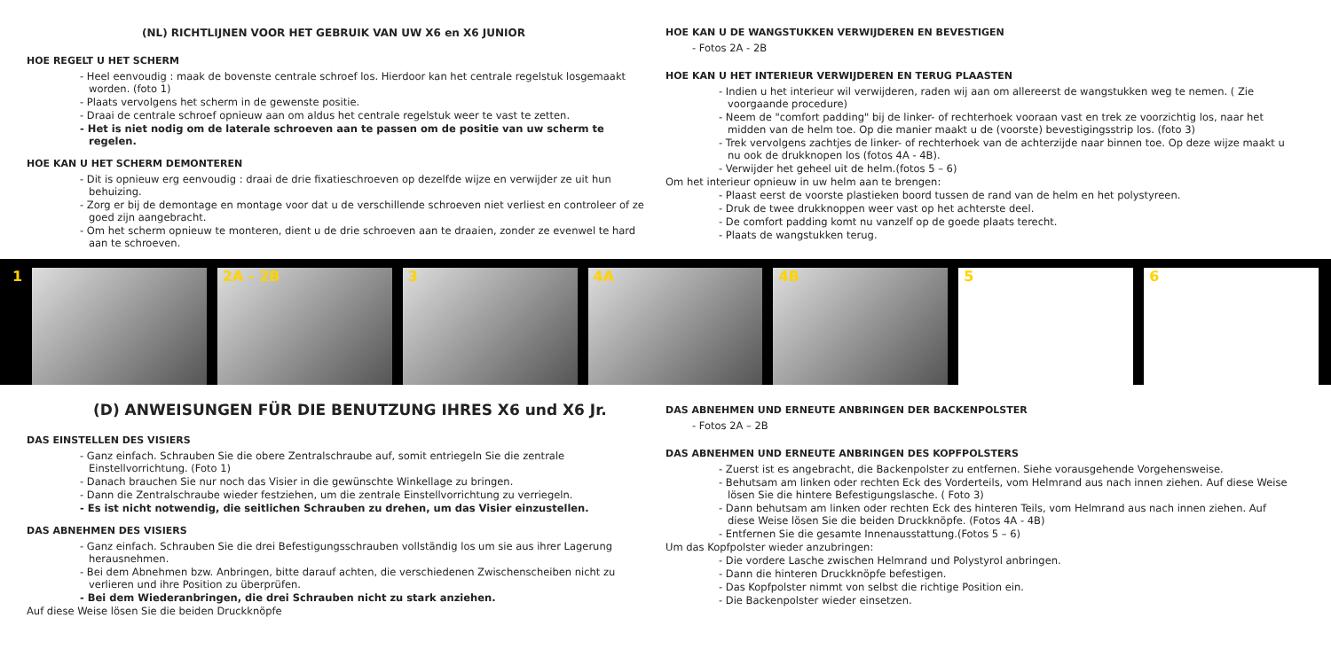(NL) RICHTLIJNEN VOOR HET GEBRUIK VAN UW X6 en X6 JUNIOR
HOE REGELT U HET SCHERM
- Heel eenvoudig : maak de bovenste centrale schroef los. Hierdoor kan het centrale regelstuk losgemaakt worden. (foto 1)
- Plaats vervolgens het scherm in de gewenste positie.
- Draai de centrale schroef opnieuw aan om aldus het centrale regelstuk weer te vast te zetten.
- Het is niet nodig om de laterale schroeven aan te passen om de positie van uw scherm te regelen.
HOE KAN U HET SCHERM DEMONTEREN
- Dit is opnieuw erg eenvoudig : draai de drie fixatieschroeven op dezelfde wijze en verwijder ze uit hun behuizing.
- Zorg er bij de demontage en montage voor dat u de verschillende schroeven niet verliest en controleer of ze goed zijn aangebracht.
- Om het scherm opnieuw te monteren, dient u de drie schroeven aan te draaien, zonder ze evenwel te hard aan te schroeven.
HOE KAN U DE WANGSTUKKEN VERWIJDEREN EN BEVESTIGEN
- Fotos 2A - 2B
HOE KAN U HET INTERIEUR VERWIJDEREN EN TERUG PLAASTEN
- Indien u het interieur wil verwijderen, raden wij aan om allereerst de wangstukken weg te nemen. ( Zie voorgaande procedure)
- Neem de "comfort padding" bij de linker- of rechterhoek vooraan vast en trek ze voorzichtig los, naar het midden van de helm toe. Op die manier maakt u de (voorste) bevestigingsstrip los. (foto 3)
- Trek vervolgens zachtjes de linker- of rechterhoek van de achterzijde naar binnen toe. Op deze wijze maakt u nu ook de drukknopen los (fotos 4A - 4B).
- Verwijder het geheel uit de helm.(fotos 5 – 6)
Om het interieur opnieuw in uw helm aan te brengen:
- Plaast eerst de voorste plastieken boord tussen de rand van de helm en het polystyreen.
- Druk de twee drukknoppen weer vast op het achterste deel.
- De comfort padding komt nu vanzelf op de goede plaats terecht.
- Plaats de wangstukken terug.
1
2A - 2B
3
4A
4B
5
6
(D) ANWEISUNGEN FÜR DIE BENUTZUNG IHRES X6 und X6 Jr.
DAS EINSTELLEN DES VISIERS
- Ganz einfach. Schrauben Sie die obere Zentralschraube auf, somit entriegeln Sie die zentrale Einstellvorrichtung. (Foto 1)
- Danach brauchen Sie nur noch das Visier in die gewünschte Winkellage zu bringen.
- Dann die Zentralschraube wieder festziehen, um die zentrale Einstellvorrichtung zu verriegeln.
- Es ist nicht notwendig, die seitlichen Schrauben zu drehen, um das Visier einzustellen.
DAS ABNEHMEN DES VISIERS
- Ganz einfach. Schrauben Sie die drei Befestigungsschrauben vollständig los um sie aus ihrer Lagerung herausnehmen.
- Bei dem Abnehmen bzw. Anbringen, bitte darauf achten, die verschiedenen Zwischenscheiben nicht zu verlieren und ihre Position zu überprüfen.
- Bei dem Wiederanbringen, die drei Schrauben nicht zu stark anziehen.
Auf diese Weise lösen Sie die beiden Druckknöpfe
DAS ABNEHMEN UND ERNEUTE ANBRINGEN DER BACKENPOLSTER
- Fotos 2A – 2B
DAS ABNEHMEN UND ERNEUTE ANBRINGEN DES KOPFPOLSTERS
- Zuerst ist es angebracht, die Backenpolster zu entfernen. Siehe vorausgehende Vorgehensweise.
- Behutsam am linken oder rechten Eck des Vorderteils, vom Helmrand aus nach innen ziehen. Auf diese Weise lösen Sie die hintere Befestigungslasche. ( Foto 3)
- Dann behutsam am linken oder rechten Eck des hinteren Teils, vom Helmrand aus nach innen ziehen. Auf diese Weise lösen Sie die beiden Druckknöpfe. (Fotos 4A - 4B)
- Entfernen Sie die gesamte Innenausstattung.(Fotos 5 – 6)
Um das Kopfpolster wieder anzubringen:
- Die vordere Lasche zwischen Helmrand und Polystyrol anbringen.
- Dann die hinteren Druckknöpfe befestigen.
- Das Kopfpolster nimmt von selbst die richtige Position ein.
- Die Backenpolster wieder einsetzen.